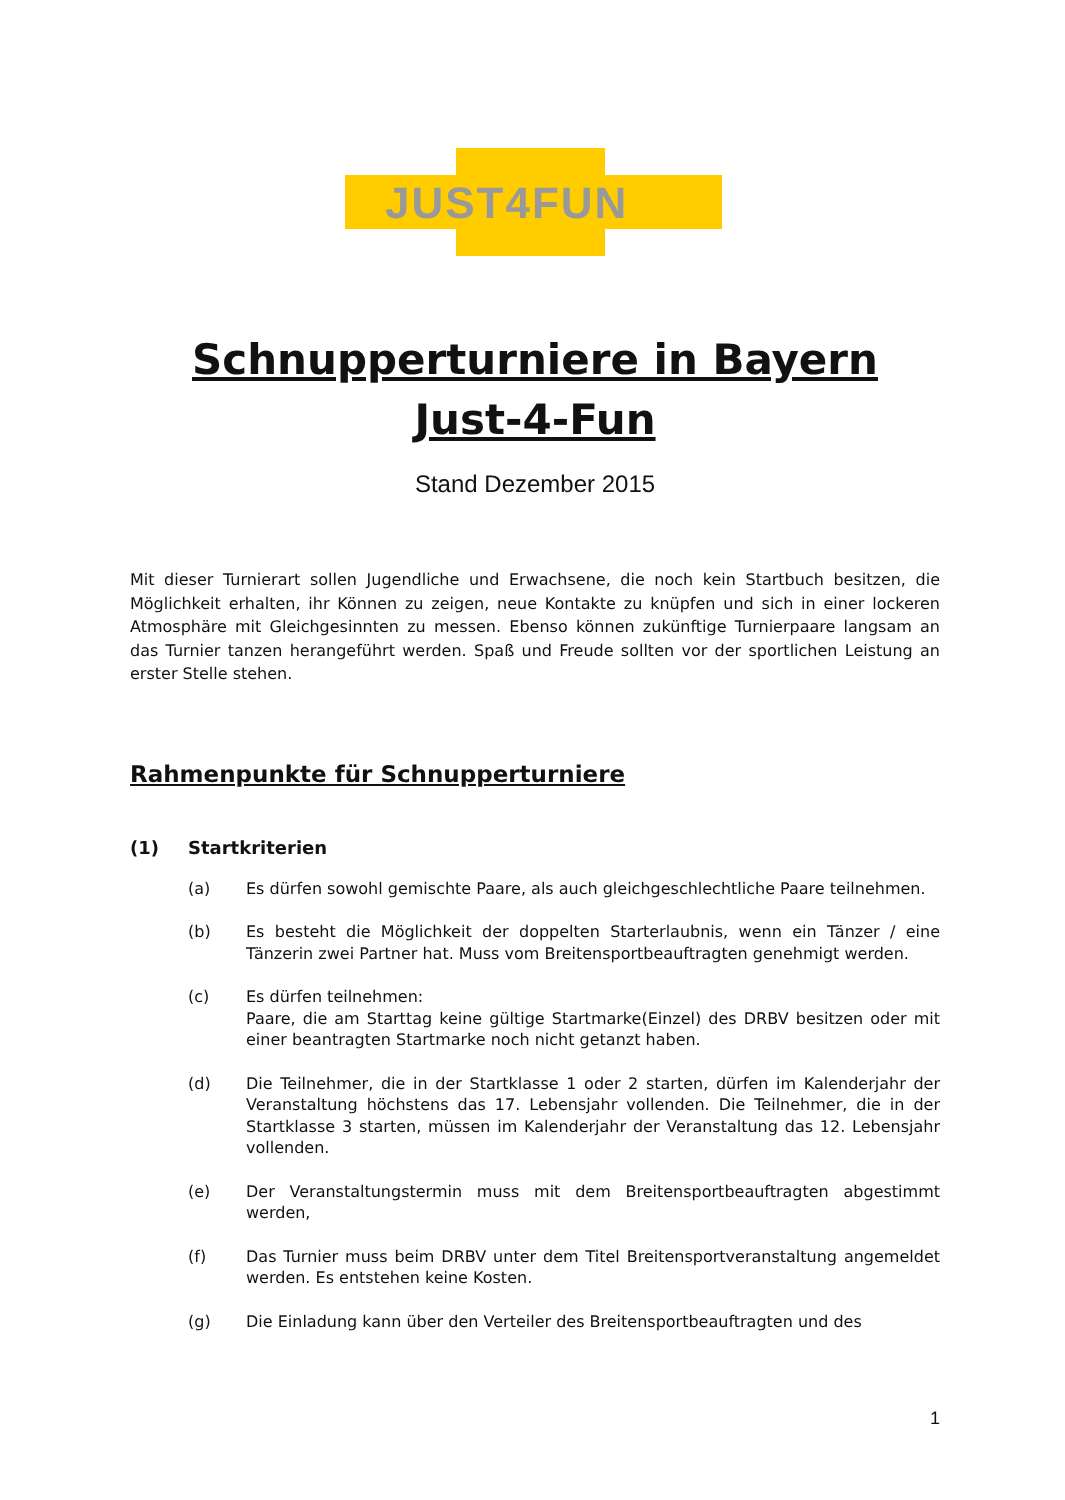JUST4FUN
Schnupperturniere in Bayern
Just-4-Fun
Stand Dezember 2015
Mit dieser Turnierart sollen Jugendliche und Erwachsene, die noch kein Startbuch besitzen, die Möglichkeit erhalten, ihr Können zu zeigen, neue Kontakte zu knüpfen und sich in einer lockeren Atmosphäre mit Gleichgesinnten zu messen. Ebenso können zukünftige Turnierpaare langsam an das Turnier tanzen herangeführt werden. Spaß und Freude sollten vor der sportlichen Leistung an erster Stelle stehen.
Rahmenpunkte für Schnupperturniere
(1) Startkriterien
(a) Es dürfen sowohl gemischte Paare, als auch gleichgeschlechtliche Paare teilnehmen.
(b) Es besteht die Möglichkeit der doppelten Starterlaubnis, wenn ein Tänzer / eine Tänzerin zwei Partner hat. Muss vom Breitensportbeauftragten genehmigt werden.
(c) Es dürfen teilnehmen:
Paare, die am Starttag keine gültige Startmarke(Einzel) des DRBV besitzen oder mit einer beantragten Startmarke noch nicht getanzt haben.
(d) Die Teilnehmer, die in der Startklasse 1 oder 2 starten, dürfen im Kalenderjahr der Veranstaltung höchstens das 17. Lebensjahr vollenden. Die Teilnehmer, die in der Startklasse 3 starten, müssen im Kalenderjahr der Veranstaltung das 12. Lebensjahr vollenden.
(e) Der Veranstaltungstermin muss mit dem Breitensportbeauftragten abgestimmt werden,
(f) Das Turnier muss beim DRBV unter dem Titel Breitensportveranstaltung angemeldet werden. Es entstehen keine Kosten.
(g) Die Einladung kann über den Verteiler des Breitensportbeauftragten und des
1